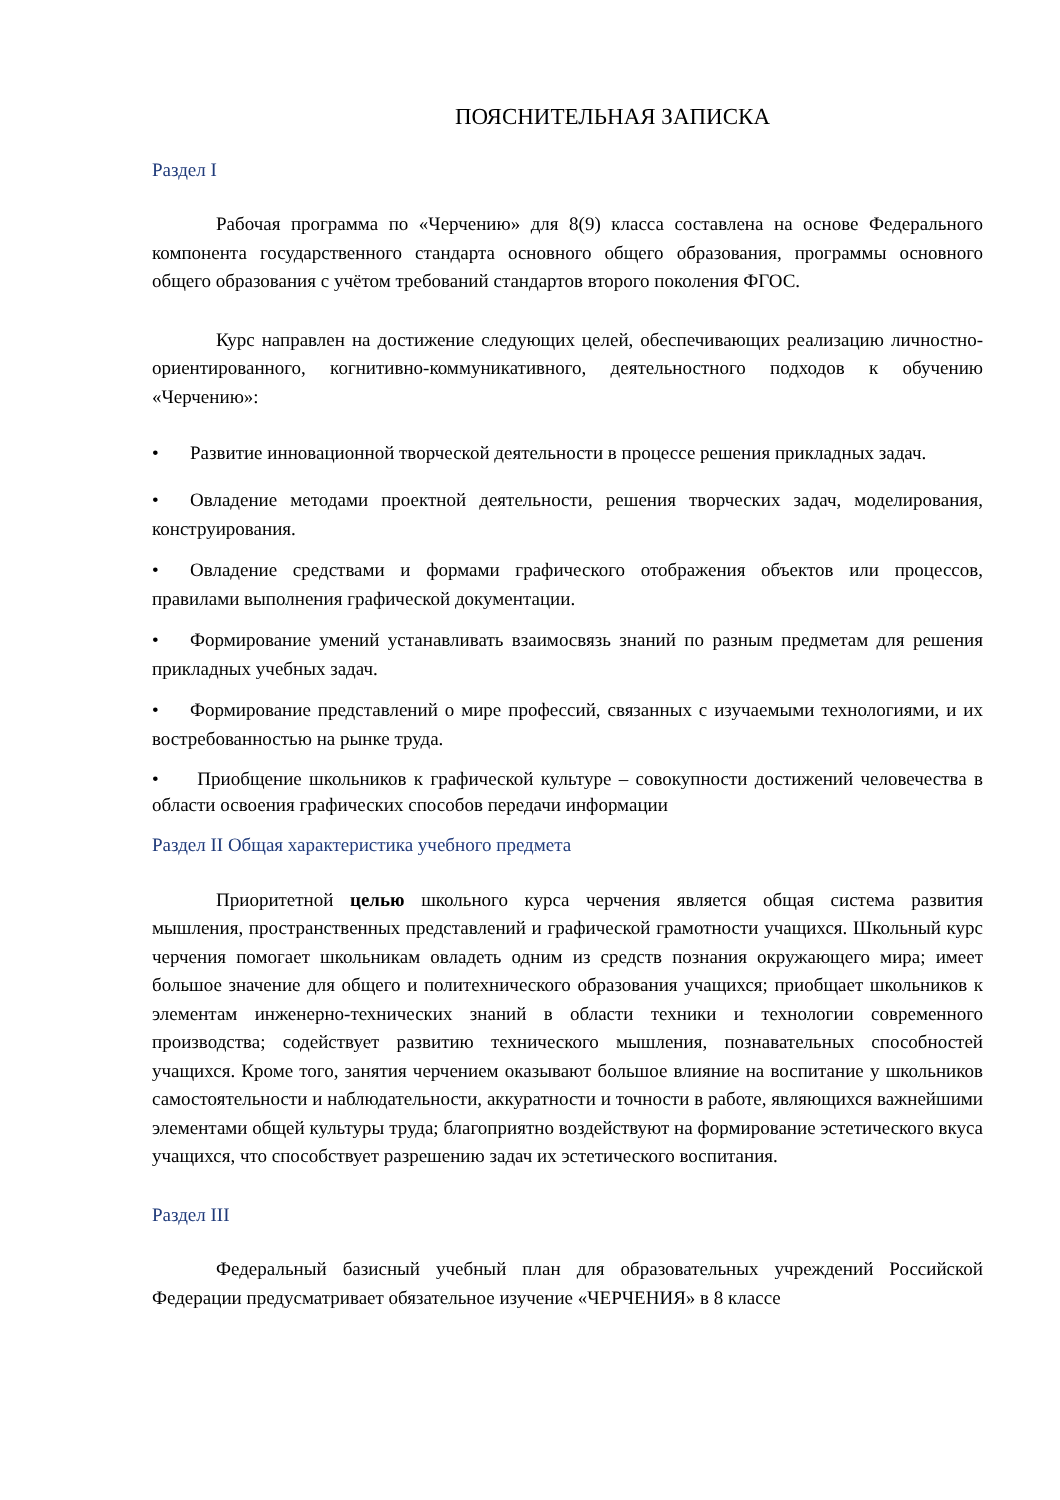ПОЯСНИТЕЛЬНАЯ ЗАПИСКА
Раздел I
Рабочая программа по «Черчению» для 8(9) класса составлена на основе Федерального компонента государственного стандарта основного общего образования, программы основного общего образования с учётом требований стандартов второго поколения ФГОС.
Курс направлен на достижение следующих целей, обеспечивающих реализацию личностно-ориентированного, когнитивно-коммуникативного, деятельностного подходов к обучению «Черчению»:
• Развитие инновационной творческой деятельности в процессе решения прикладных задач.
• Овладение методами проектной деятельности, решения творческих задач, моделирования, конструирования.
• Овладение средствами и формами графического отображения объектов или процессов, правилами выполнения графической документации.
• Формирование умений устанавливать взаимосвязь знаний по разным предметам для решения прикладных учебных задач.
• Формирование представлений о мире профессий, связанных с изучаемыми технологиями, и их востребованностью на рынке труда.
• Приобщение школьников к графической культуре – совокупности достижений человечества в области освоения графических способов передачи информации
Раздел II Общая характеристика учебного предмета
Приоритетной целью школьного курса черчения является общая система развития мышления, пространственных представлений и графической грамотности учащихся. Школьный курс черчения помогает школьникам овладеть одним из средств познания окружающего мира; имеет большое значение для общего и политехнического образования учащихся; приобщает школьников к элементам инженерно-технических знаний в области техники и технологии современного производства; содействует развитию технического мышления, познавательных способностей учащихся. Кроме того, занятия черчением оказывают большое влияние на воспитание у школьников самостоятельности и наблюдательности, аккуратности и точности в работе, являющихся важнейшими элементами общей культуры труда; благоприятно воздействуют на формирование эстетического вкуса учащихся, что способствует разрешению задач их эстетического воспитания.
Раздел III
Федеральный базисный учебный план для образовательных учреждений Российской Федерации предусматривает обязательное изучение «ЧЕРЧЕНИЯ» в 8 классе